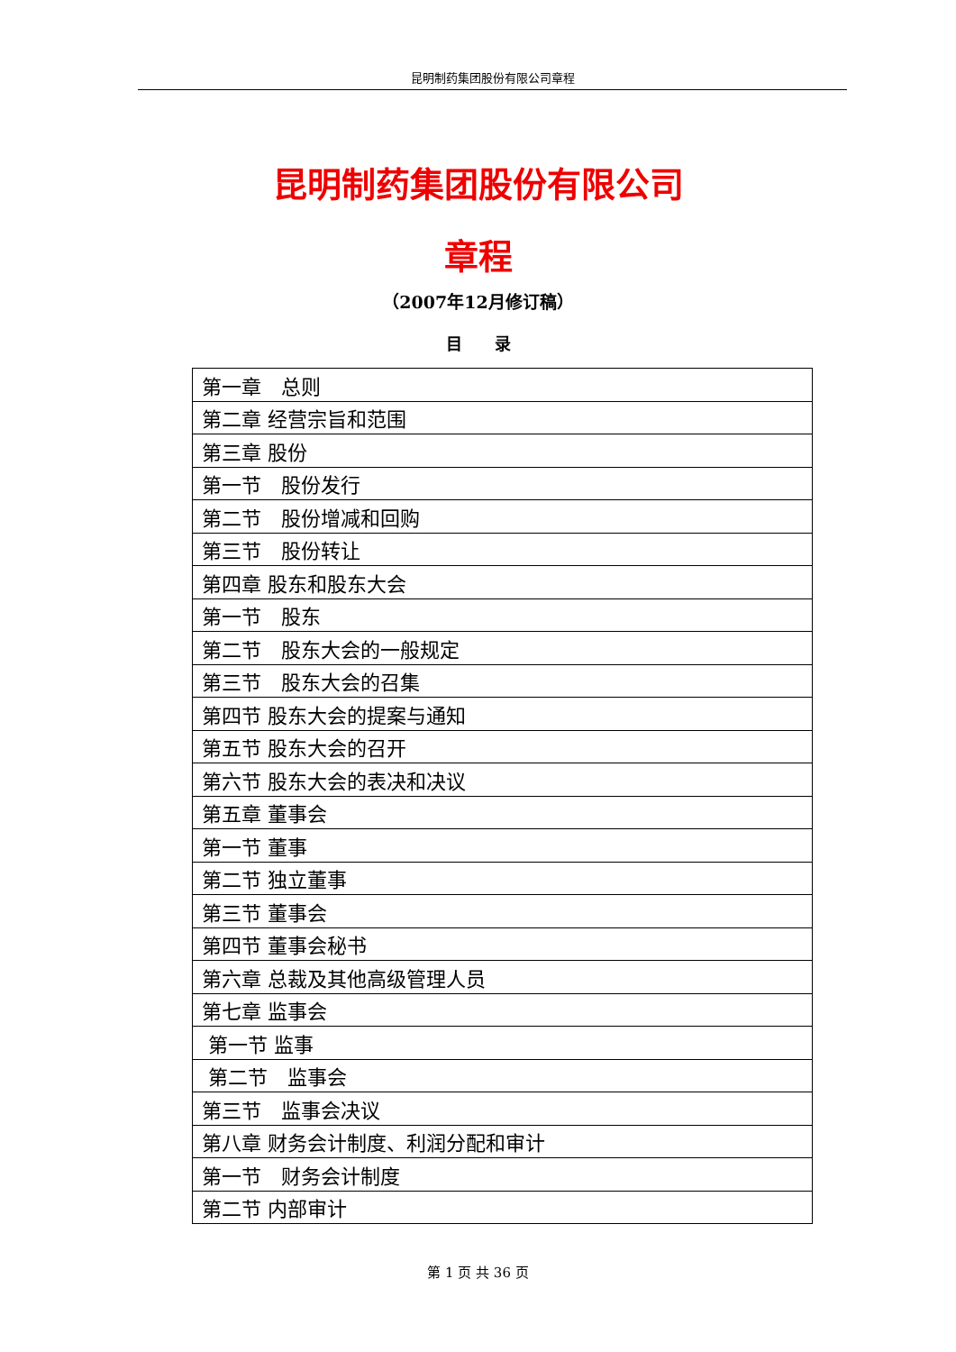昆明制药集团股份有限公司章程
昆明制药集团股份有限公司
章程
（2007年12月修订稿）
目　　录
| 第一章 总则 |
| 第二章 经营宗旨和范围 |
| 第三章 股份 |
| 第一节 股份发行 |
| 第二节 股份增减和回购 |
| 第三节 股份转让 |
| 第四章 股东和股东大会 |
| 第一节 股东 |
| 第二节 股东大会的一般规定 |
| 第三节 股东大会的召集 |
| 第四节 股东大会的提案与通知 |
| 第五节 股东大会的召开 |
| 第六节 股东大会的表决和决议 |
| 第五章 董事会 |
| 第一节 董事 |
| 第二节 独立董事 |
| 第三节 董事会 |
| 第四节 董事会秘书 |
| 第六章 总裁及其他高级管理人员 |
| 第七章 监事会 |
| 第一节 监事 |
| 第二节 监事会 |
| 第三节 监事会决议 |
| 第八章 财务会计制度、利润分配和审计 |
| 第一节 财务会计制度 |
| 第二节 内部审计 |
第 1 页 共 36 页